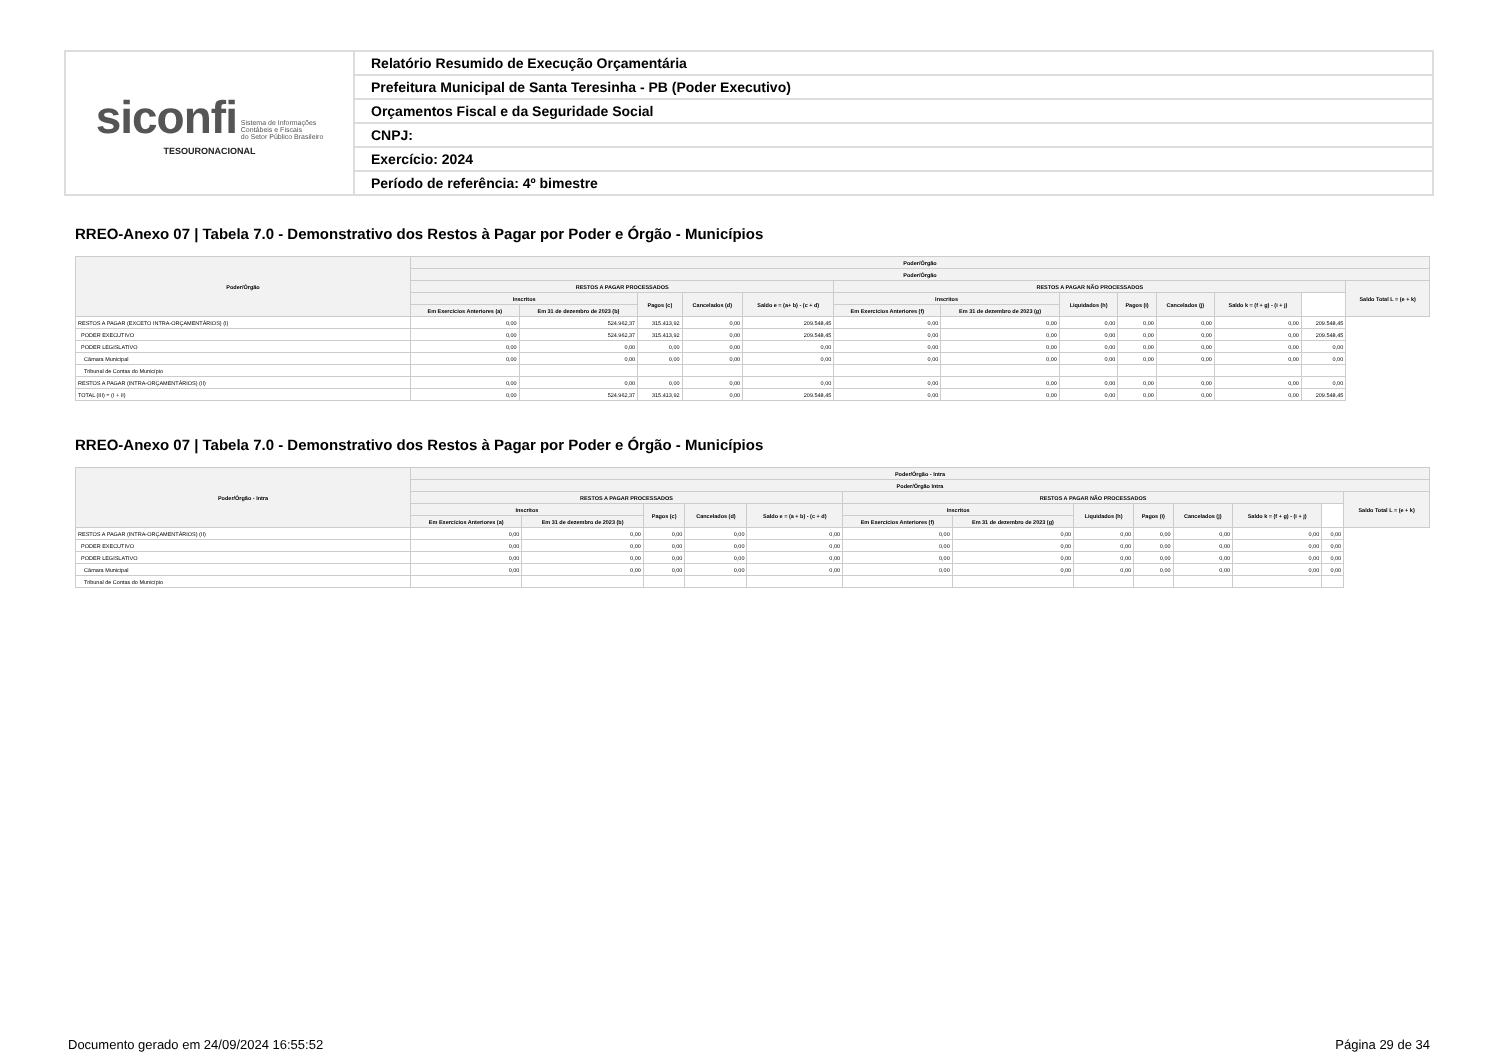| siconfi Sistema de Informações Contábeis e Fiscais do Setor Público Brasileiro TESOURONACIONAL | Relatório Resumido de Execução Orçamentária |
| | Prefeitura Municipal de Santa Teresinha - PB (Poder Executivo) |
| | Orçamentos Fiscal e da Seguridade Social |
| | CNPJ: |
| | Exercício: 2024 |
| | Período de referência: 4º bimestre |
RREO-Anexo 07 | Tabela 7.0 - Demonstrativo dos Restos à Pagar por Poder e Órgão - Municípios
| Poder/Órgão | Poder/Órgão | | | | | | | | | | | | |
| --- | --- | --- | --- | --- | --- | --- | --- | --- | --- | --- | --- | --- | --- |
| | Poder/Órgão | | | | | | | | | | | | |
| | RESTOS A PAGAR PROCESSADOS | | | | | RESTOS A PAGAR NÃO PROCESSADOS | | | | | | | Saldo Total L = (e + k) |
| | Inscritos | | Pagos (c) | Cancelados (d) | Saldo e = (a+ b) - (c + d) | Inscritos | | Liquidados (h) | Pagos (i) | Cancelados (j) | Saldo k = (f + g) - (i + j) | | |
| | Em Exercícios Anteriores (a) | Em 31 de dezembro de 2023 (b) | | | | Em Exercícios Anteriores (f) | Em 31 de dezembro de 2023 (g) | | | | | | |
| RESTOS A PAGAR (EXCETO INTRA-ORÇAMENTÁRIOS) (I) | 0,00 | 524.962,37 | 315.413,92 | 0,00 | 209.548,45 | 0,00 | 0,00 | 0,00 | 0,00 | 0,00 | 0,00 | 209.548,45 | |
| PODER EXECUTIVO | 0,00 | 524.962,37 | 315.413,92 | 0,00 | 209.548,45 | 0,00 | 0,00 | 0,00 | 0,00 | 0,00 | 0,00 | 209.548,45 | |
| PODER LEGISLATIVO | 0,00 | 0,00 | 0,00 | 0,00 | 0,00 | 0,00 | 0,00 | 0,00 | 0,00 | 0,00 | 0,00 | 0,00 | |
| Câmara Municipal | 0,00 | 0,00 | 0,00 | 0,00 | 0,00 | 0,00 | 0,00 | 0,00 | 0,00 | 0,00 | 0,00 | 0,00 | |
| Tribunal de Contas do Município | | | | | | | | | | | | | |
| RESTOS A PAGAR (INTRA-ORÇAMENTÁRIOS) (II) | 0,00 | 0,00 | 0,00 | 0,00 | 0,00 | 0,00 | 0,00 | 0,00 | 0,00 | 0,00 | 0,00 | 0,00 | |
| TOTAL (III) = (I + II) | 0,00 | 524.962,37 | 315.413,92 | 0,00 | 209.548,45 | 0,00 | 0,00 | 0,00 | 0,00 | 0,00 | 0,00 | 209.548,45 | |
RREO-Anexo 07 | Tabela 7.0 - Demonstrativo dos Restos à Pagar por Poder e Órgão - Municípios
| Poder/Órgão - Intra | Poder/Órgão - Intra | | | | | | | | | | | | |
| --- | --- | --- | --- | --- | --- | --- | --- | --- | --- | --- | --- | --- | --- |
| | Poder/Órgão Intra | | | | | | | | | | | | |
| | RESTOS A PAGAR PROCESSADOS | | | | | RESTOS A PAGAR NÃO PROCESSADOS | | | | | | | Saldo Total L = (e + k) |
| | Inscritos | | Pagos (c) | Cancelados (d) | Saldo e = (a + b) - (c + d) | Inscritos | | Liquidados (h) | Pagos (i) | Cancelados (j) | Saldo k = (f + g) - (i + j) | | |
| | Em Exercícios Anteriores (a) | Em 31 de dezembro de 2023 (b) | | | | Em Exercícios Anteriores (f) | Em 31 de dezembro de 2023 (g) | | | | | | |
| RESTOS A PAGAR (INTRA-ORÇAMENTÁRIOS) (II) | 0,00 | 0,00 | 0,00 | 0,00 | 0,00 | 0,00 | 0,00 | 0,00 | 0,00 | 0,00 | 0,00 | 0,00 | |
| PODER EXECUTIVO | 0,00 | 0,00 | 0,00 | 0,00 | 0,00 | 0,00 | 0,00 | 0,00 | 0,00 | 0,00 | 0,00 | 0,00 | |
| PODER LEGISLATIVO | 0,00 | 0,00 | 0,00 | 0,00 | 0,00 | 0,00 | 0,00 | 0,00 | 0,00 | 0,00 | 0,00 | 0,00 | |
| Câmara Municipal | 0,00 | 0,00 | 0,00 | 0,00 | 0,00 | 0,00 | 0,00 | 0,00 | 0,00 | 0,00 | 0,00 | 0,00 | |
| Tribunal de Contas do Município | | | | | | | | | | | | | |
Documento gerado em 24/09/2024 16:55:52
Página 29 de 34